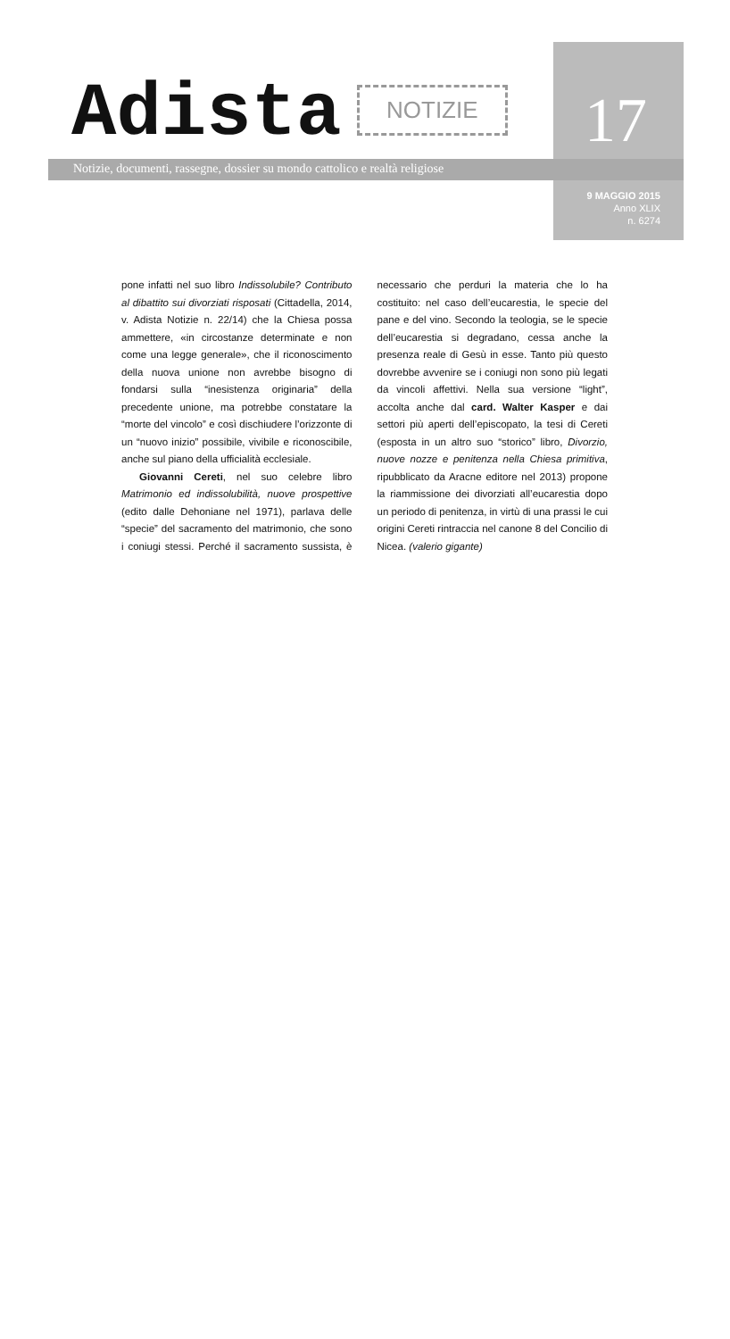Adista NOTIZIE
Notizie, documenti, rassegne, dossier su mondo cattolico e realtà religiose
17
9 MAGGIO 2015
Anno XLIX
n. 6274
pone infatti nel suo libro Indissolubile? Contributo al dibattito sui divorziati risposati (Cittadella, 2014, v. Adista Notizie n. 22/14) che la Chiesa possa ammettere, «in circostanze determinate e non come una legge generale», che il riconoscimento della nuova unione non avrebbe bisogno di fondarsi sulla “inesistenza originaria” della precedente unione, ma potrebbe constatare la “morte del vincolo” e così dischiudere l’orizzonte di un “nuovo inizio” possibile, vivibile e riconoscibile, anche sul piano della ufficialità ecclesiale.
Giovanni Cereti, nel suo celebre libro Matrimonio ed indissolubilità, nuove prospettive (edito dalle Dehoniane nel 1971), parlava delle “specie” del sacramento del matrimonio, che sono i coniugi stessi. Perché il sacramento sussista, è necessario che perduri la materia che lo ha costituito: nel caso dell’eucarestia, le specie del pane e del vino. Secondo la teologia, se le specie dell’eucarestia si degradano, cessa anche la presenza reale di Gesù in esse. Tanto più questo dovrebbe avvenire se i coniugi non sono più legati da vincoli affettivi. Nella sua versione “light”, accolta anche dal card. Walter Kasper e dai settori più aperti dell’episcopato, la tesi di Cereti (esposta in un altro suo “storico” libro, Divorzio, nuove nozze e penitenza nella Chiesa primitiva, ripubblicato da Aracne editore nel 2013) propone la riammissione dei divorziati all’eucarestia dopo un periodo di penitenza, in virtù di una prassi le cui origini Cereti rintraccia nel canone 8 del Concilio di Nicea. (valerio gigante)